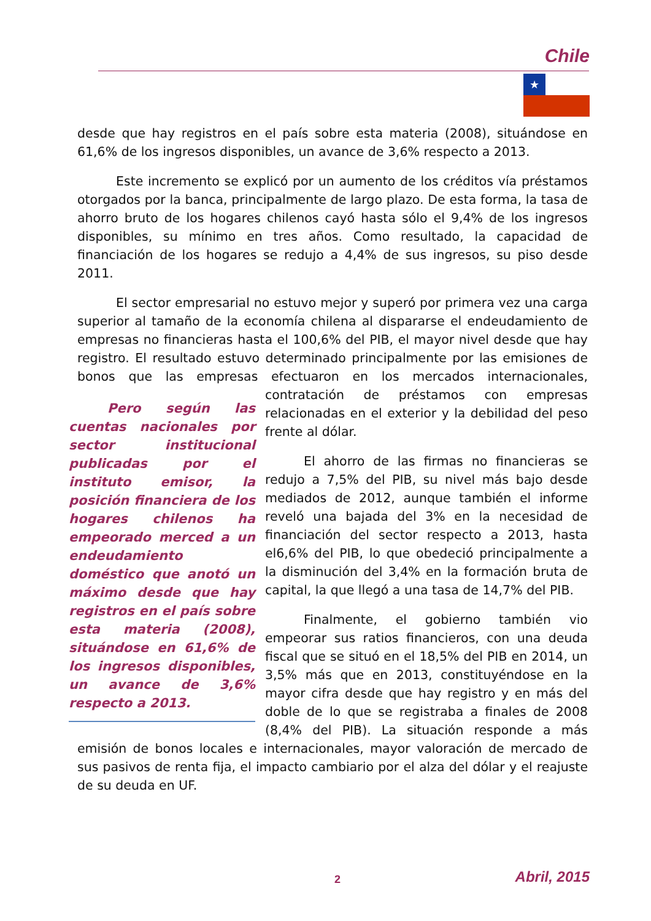Chile
★
desde que hay registros en el país sobre esta materia (2008), situándose en 61,6% de los ingresos disponibles, un avance de 3,6% respecto a 2013.
Este incremento se explicó por un aumento de los créditos vía préstamos otorgados por la banca, principalmente de largo plazo. De esta forma, la tasa de ahorro bruto de los hogares chilenos cayó hasta sólo el 9,4% de los ingresos disponibles, su mínimo en tres años. Como resultado, la capacidad de financiación de los hogares se redujo a 4,4% de sus ingresos, su piso desde 2011.
El sector empresarial no estuvo mejor y superó por primera vez una carga superior al tamaño de la economía chilena al dispararse el endeudamiento de empresas no financieras hasta el 100,6% del PIB, el mayor nivel desde que hay registro. El resultado estuvo determinado principalmente por las emisiones de bonos que las empresas efectuaron en los mercados internacionales, contratación de préstamos con empresas
Pero según las cuentas nacionales por sector institucional publicadas por el instituto emisor, la posición financiera de los hogares chilenos ha empeorado merced a un endeudamiento doméstico que anotó un máximo desde que hay registros en el país sobre esta materia (2008), situándose en 61,6% de los ingresos disponibles, un avance de 3,6% respecto a 2013.
relacionadas en el exterior y la debilidad del peso frente al dólar.
El ahorro de las firmas no financieras se redujo a 7,5% del PIB, su nivel más bajo desde mediados de 2012, aunque también el informe reveló una bajada del 3% en la necesidad de financiación del sector respecto a 2013, hasta el6,6% del PIB, lo que obedeció principalmente a la disminución del 3,4% en la formación bruta de capital, la que llegó a una tasa de 14,7% del PIB.
Finalmente, el gobierno también vio empeorar sus ratios financieros, con una deuda fiscal que se situó en el 18,5% del PIB en 2014, un 3,5% más que en 2013, constituyéndose en la mayor cifra desde que hay registro y en más del doble de lo que se registraba a finales de 2008 (8,4% del PIB). La situación responde a más emisión de bonos locales e internacionales, mayor valoración de mercado de sus pasivos de renta fija, el impacto cambiario por el alza del dólar y el reajuste de su deuda en UF.
2 Abril, 2015